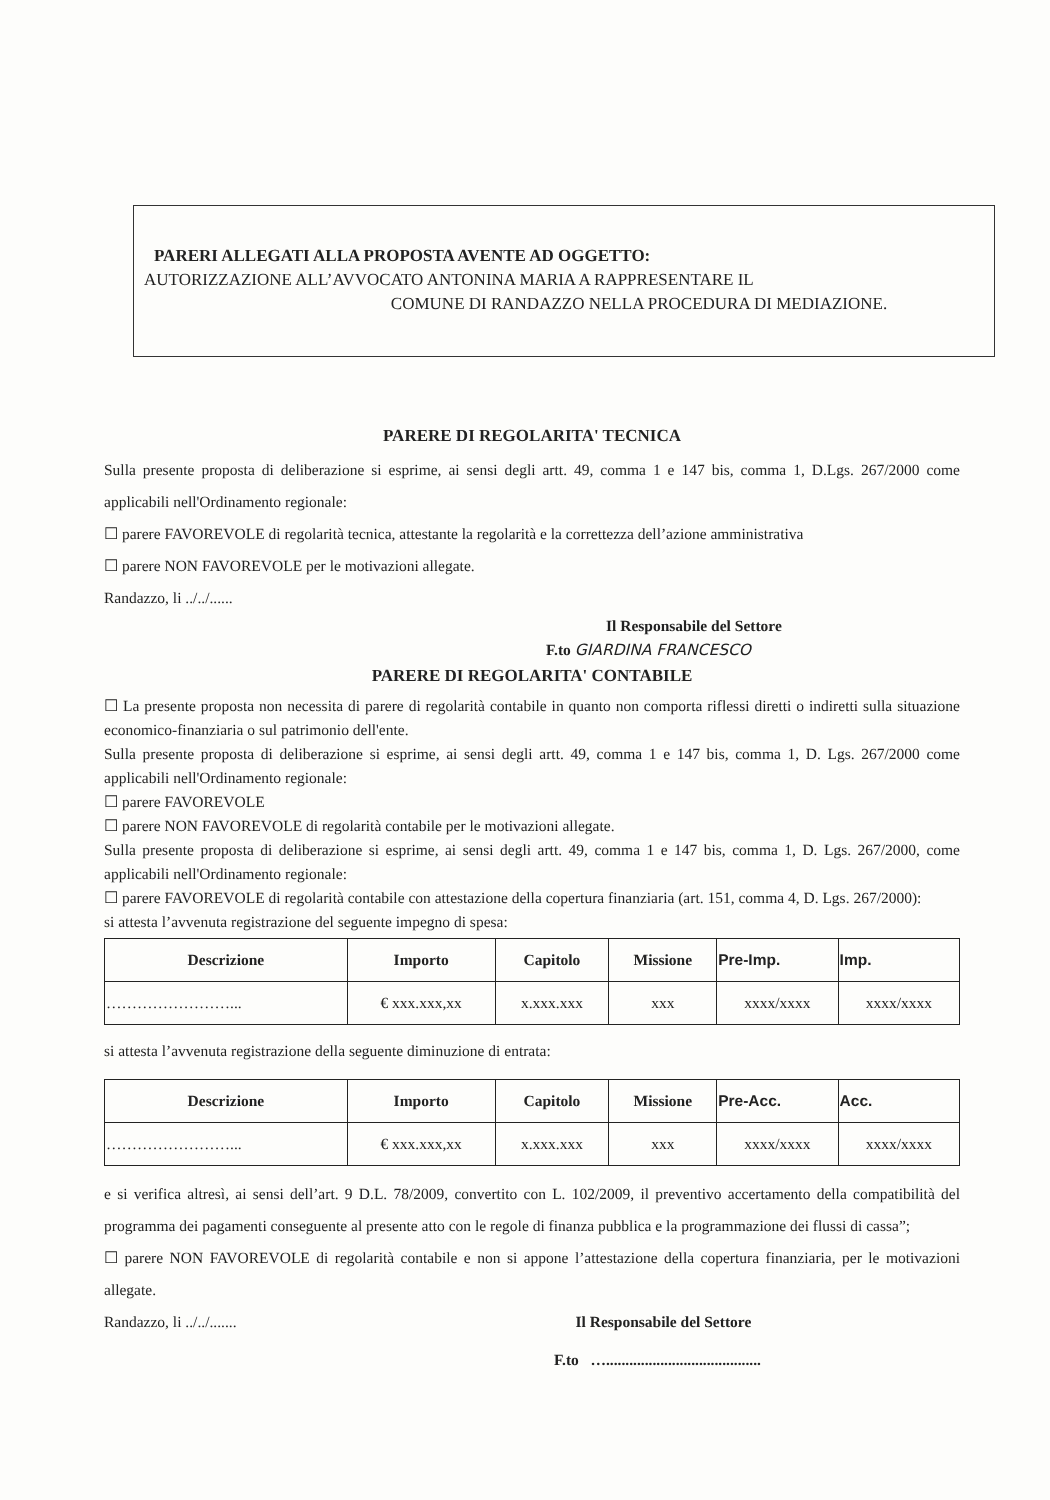PARERI ALLEGATI ALLA PROPOSTA AVENTE AD OGGETTO:
AUTORIZZAZIONE ALL’AVVOCATO ANTONINA MARIA A RAPPRESENTARE IL
COMUNE DI RANDAZZO NELLA PROCEDURA DI MEDIAZIONE.
PARERE DI REGOLARITA' TECNICA
Sulla presente proposta di deliberazione si esprime, ai sensi degli artt. 49, comma 1 e 147 bis, comma 1, D.Lgs. 267/2000 come applicabili nell'Ordinamento regionale:
☐ parere FAVOREVOLE di regolarità tecnica, attestante la regolarità e la correttezza dell’azione amministrativa
☐ parere NON FAVOREVOLE per le motivazioni allegate.
Randazzo, li ../../......
Il Responsabile del Settore
F.to GIARDINA FRANCESCO
PARERE DI REGOLARITA' CONTABILE
☐ La presente proposta non necessita di parere di regolarità contabile in quanto non comporta riflessi diretti o indiretti sulla situazione economico-finanziaria o sul patrimonio dell'ente.
Sulla presente proposta di deliberazione si esprime, ai sensi degli artt. 49, comma 1 e 147 bis, comma 1, D. Lgs. 267/2000 come applicabili nell'Ordinamento regionale:
☐ parere FAVOREVOLE
☐ parere NON FAVOREVOLE di regolarità contabile per le motivazioni allegate.
Sulla presente proposta di deliberazione si esprime, ai sensi degli artt. 49, comma 1 e 147 bis, comma 1, D. Lgs. 267/2000, come applicabili nell'Ordinamento regionale:
☐ parere FAVOREVOLE di regolarità contabile con attestazione della copertura finanziaria (art. 151, comma 4, D. Lgs. 267/2000):
si attesta l’avvenuta registrazione del seguente impegno di spesa:
| Descrizione | Importo | Capitolo | Missione | Pre-Imp. | Imp. |
| --- | --- | --- | --- | --- | --- |
| ……………………... | € xxx.xxx,xx | x.xxx.xxx | xxx | xxxx/xxxx | xxxx/xxxx |
si attesta l’avvenuta registrazione della seguente diminuzione di entrata:
| Descrizione | Importo | Capitolo | Missione | Pre-Acc. | Acc. |
| --- | --- | --- | --- | --- | --- |
| ……………………... | € xxx.xxx,xx | x.xxx.xxx | xxx | xxxx/xxxx | xxxx/xxxx |
e si verifica altresì, ai sensi dell’art. 9 D.L. 78/2009, convertito con L. 102/2009, il preventivo accertamento della compatibilità del programma dei pagamenti conseguente al presente atto con le regole di finanza pubblica e la programmazione dei flussi di cassa”;
☐ parere NON FAVOREVOLE di regolarità contabile e non si appone l’attestazione della copertura finanziaria, per le motivazioni allegate.
Randazzo, li ../../....... Il Responsabile del Settore
F.to …........................................